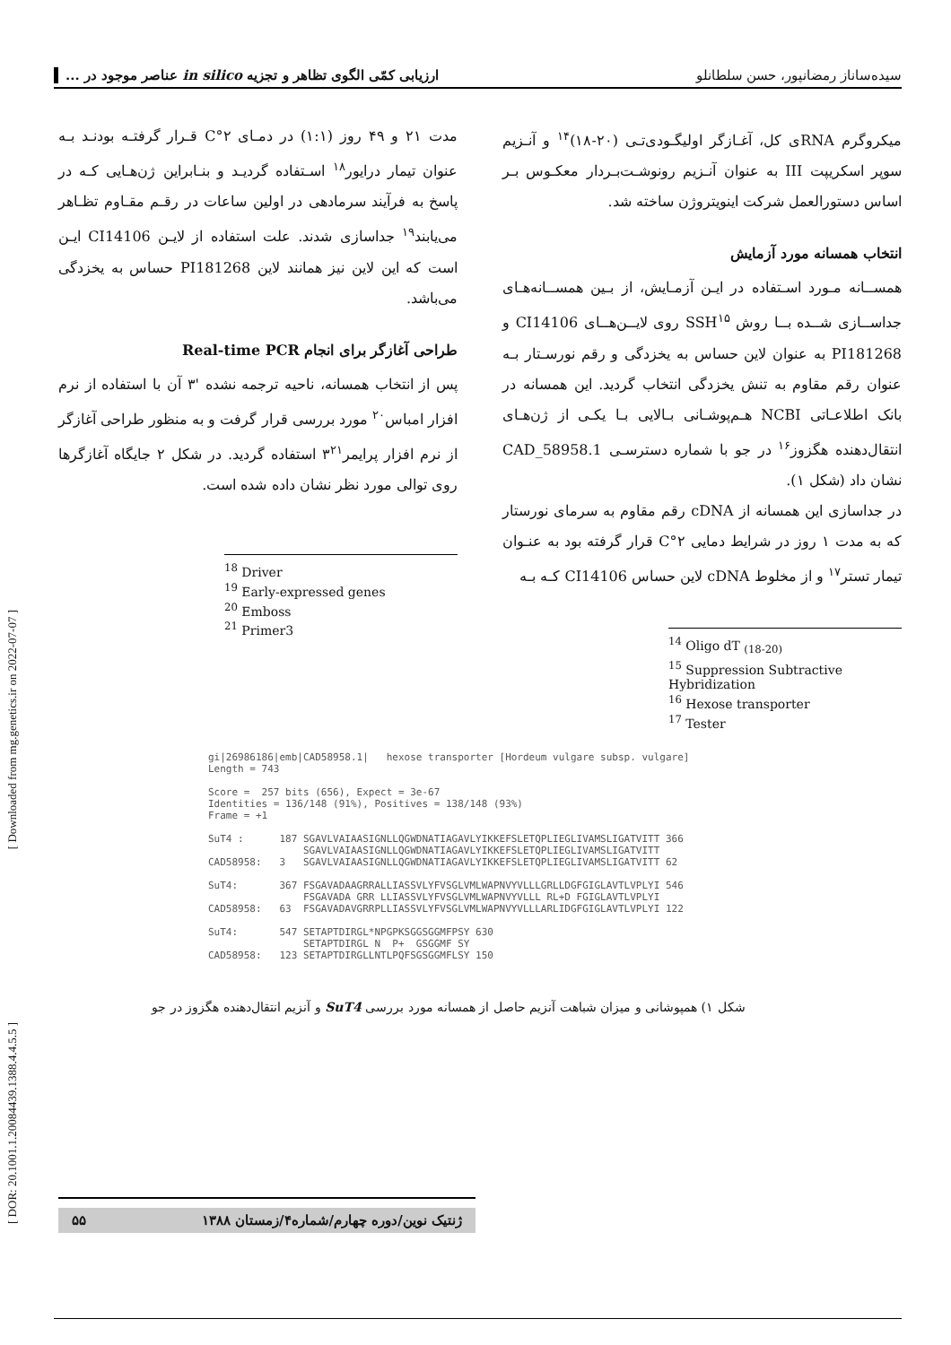سیده‌ساناز رمضانپور، حسن سلطانلو ارزیابی کمّی الگوی تظاهر و تجزیه in silico عناصر موجود در ...
میکروگرم RNAی کل، آغـازگر اولیگـودی‌تـی (۲۰-۱۸)<sup>۱۴</sup> و آنـزیم سوپر اسکریپت III به عنوان آنـزیم رونوشـت‌بـردار معکـوس بـر اساس دستورالعمل شرکت اینویتروژن ساخته شد.
انتخاب همسانه مورد آزمایش
همســانه مـورد اسـتفاده در ایـن آزمـایش، از بـین همســانه‌هـای جداســازی شــده بــا روش SSH<sup>۱۵</sup> روی لایــن‌هــای CI14106 و PI181268 به عنوان لاین حساس به یخزدگی و رقم نورسـتار بـه عنوان رقم مقاوم به تنش یخزدگی انتخاب گردید. این همسانه در بانک اطلاعـاتی NCBI هـم‌پوشـانی بـالایی بـا یکـی از ژن‌هـای انتقال‌دهنده هگزوز<sup>۱۶</sup> در جو با شماره دسترسـی CAD_58958.1 نشان داد (شکل ۱).
در جداسازی این همسانه از cDNA رقم مقاوم به سرمای نورستار که به مدت ۱ روز در شرایط دمایی ۲°C قرار گرفته بود به عنـوان تیمار تستر<sup>۱۷</sup> و از مخلوط cDNA لاین حساس CI14106 کـه بـه
<sup>14</sup> Oligo dT <sub>(18-20)</sub>
<sup>15</sup> Suppression Subtractive Hybridization
<sup>16</sup> Hexose transporter
<sup>17</sup> Tester
مدت ۲۱ و ۴۹ روز (۱:۱) در دمـای ۲°C قـرار گرفتـه بودنـد بـه عنوان تیمار درایور<sup>۱۸</sup> اسـتفاده گردیـد و بنـابراین ژن‌هـایی کـه در پاسخ به فرآیند سرمادهی در اولین ساعات در رقـم مقـاوم تظـاهر می‌یابند<sup>۱۹</sup> جداسازی شدند. علت استفاده از لایـن CI14106 ایـن است که این لاین نیز همانند لاین PI181268 حساس به یخزدگی می‌باشد.
طراحی آغازگر برای انجام Real-time PCR
پس از انتخاب همسانه، ناحیه ترجمه نشده '۳ آن با استفاده از نرم افزار امباس<sup>۲۰</sup> مورد بررسی قرار گرفت و به منظور طراحی آغازگر از نرم افزار پرایمر۳<sup>۲۱</sup> استفاده گردید. در شکل ۲ جایگاه آغازگرها روی توالی مورد نظر نشان داده شده است.
<sup>18</sup> Driver
<sup>19</sup> Early-expressed genes
<sup>20</sup> Emboss
<sup>21</sup> Primer3
gi|26986186|emb|CAD58958.1| hexose transporter [Hordeum vulgare subsp. vulgare] Length = 743 Score = 257 bits (656), Expect = 3e-67 Identities = 136/148 (91%), Positives = 138/148 (93%) Frame = +1 SuT4 : 187 SGAVLVAIAASIGNLLQGWDNATIAGAVLYIKKEFSLETQPLIEGLIVAMSLIGATVITT 366 SGAVLVAIAASIGNLLQGWDNATIAGAVLYIKKEFSLETQPLIEGLIVAMSLIGATVITT CAD58958: 3 SGAVLVAIAASIGNLLQGWDNATIAGAVLYIKKEFSLETQPLIEGLIVAMSLIGATVITT 62 SuT4: 367 FSGAVADAAGRRALLIASSVLYFVSGLVMLWAPNVYVLLLGRLLDGFGIGLAVTLVPLYI 546 FSGAVADA GRR LLIASSVLYFVSGLVMLWAPNVYVLLL RL+D FGIGLAVTLVPLYI CAD58958: 63 FSGAVADAVGRRPLLIASSVLYFVSGLVMLWAPNVYVLLLARLIDGFGIGLAVTLVPLYI 122 SuT4: 547 SETAPTDIRGL*NPGPKSGGSGGMFPSY 630 SETAPTDIRGL N P+ GSGGMF SY CAD58958: 123 SETAPTDIRGLLNTLPQFSGSGGMFLSY 150
شکل ۱) همپوشانی و میزان شباهت آنزیم حاصل از همسانه مورد بررسی SuT4 و آنزیم انتقال‌دهنده هگزوز در جو
ژنتیک نوین/دوره چهارم/شماره۴/زمستان ۱۳۸۸ ۵۵
[ Downloaded from mg.genetics.ir on 2022-07-07 ]
[ DOR: 20.1001.1.20084439.1388.4.4.5.5 ]